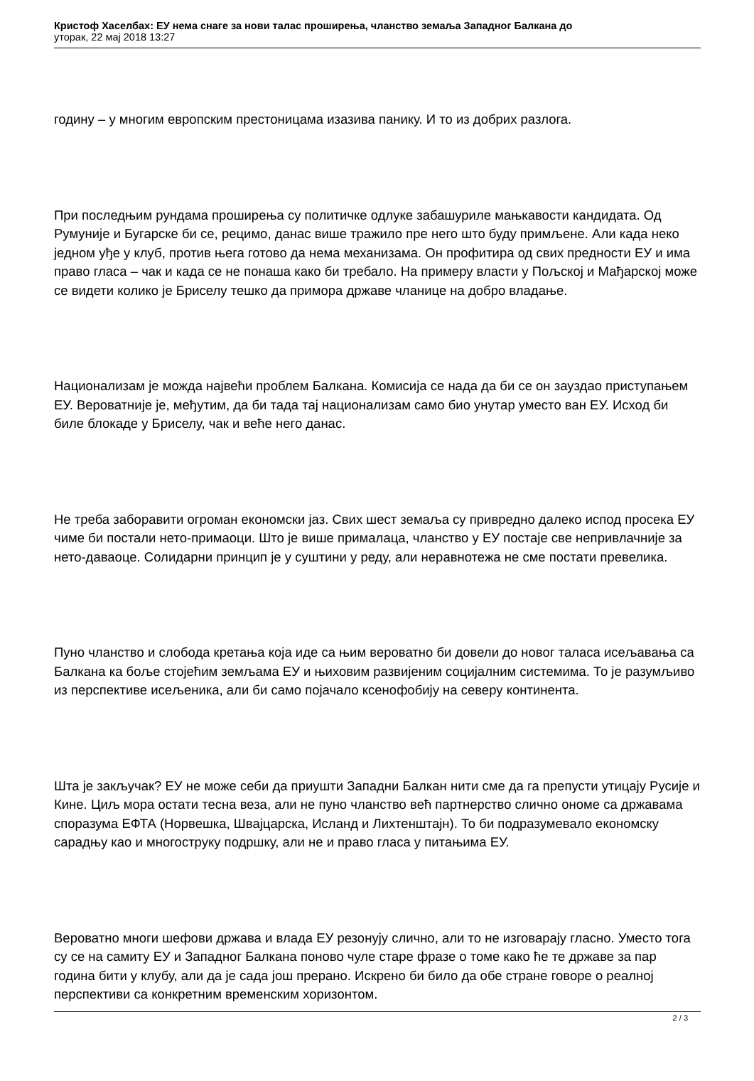Кристоф Хаселбах: ЕУ нема снаге за нови талас проширења, чланство земаља Западног Балкана до
уторак, 22 мај 2018 13:27
годину – у многим европским престоницама изазива панику. И то из добрих разлога.
При последњим рундама проширења су политичке одлуке забашуриле мањкавости кандидата. Од Румуније и Бугарске би се, рецимо, данас више тражило пре него што буду примљене. Али када неко једном уђе у клуб, против њега готово да нема механизама. Он профитира од свих предности ЕУ и има право гласа – чак и када се не понаша како би требало. На примеру власти у Пољској и Мађарској може се видети колико је Бриселу тешко да примора државе чланице на добро владање.
Национализам је можда највећи проблем Балкана. Комисија се нада да би се он зауздао приступањем ЕУ. Вероватније је, међутим, да би тада тај национализам само био унутар уместо ван ЕУ. Исход би биле блокаде у Бриселу, чак и веће него данас.
Не треба заборавити огроман економски јаз. Свих шест земаља су привредно далеко испод просека ЕУ чиме би постали нето-примаоци. Што је више прималаца, чланство у ЕУ постаје све непривлачније за нето-даваоце. Солидарни принцип је у суштини у реду, али неравнотежа не сме постати превелика.
Пуно чланство и слобода кретања која иде са њим вероватно би довели до новог таласа исељавања са Балкана ка боље стојећим земљама ЕУ и њиховим развијеним социјалним системима. То је разумљиво из перспективе исељеника, али би само појачало ксенофобију на северу континента.
Шта је закључак? ЕУ не може себи да приушти Западни Балкан нити сме да га препусти утицају Русије и Кине. Циљ мора остати тесна веза, али не пуно чланство већ партнерство слично ономе са државама споразума ЕФТА (Норвешка, Швајцарска, Исланд и Лихтенштајн). То би подразумевало економску сарадњу као и многоструку подршку, али не и право гласа у питањима ЕУ.
Вероватно многи шефови држава и влада ЕУ резонују слично, али то не изговарају гласно. Уместо тога су се на самиту ЕУ и Западног Балкана поново чуле старе фразе о томе како ће те државе за пар година бити у клубу, али да је сада још прерано. Искрено би било да обе стране говоре о реалној перспективи са конкретним временским хоризонтом.
2 / 3